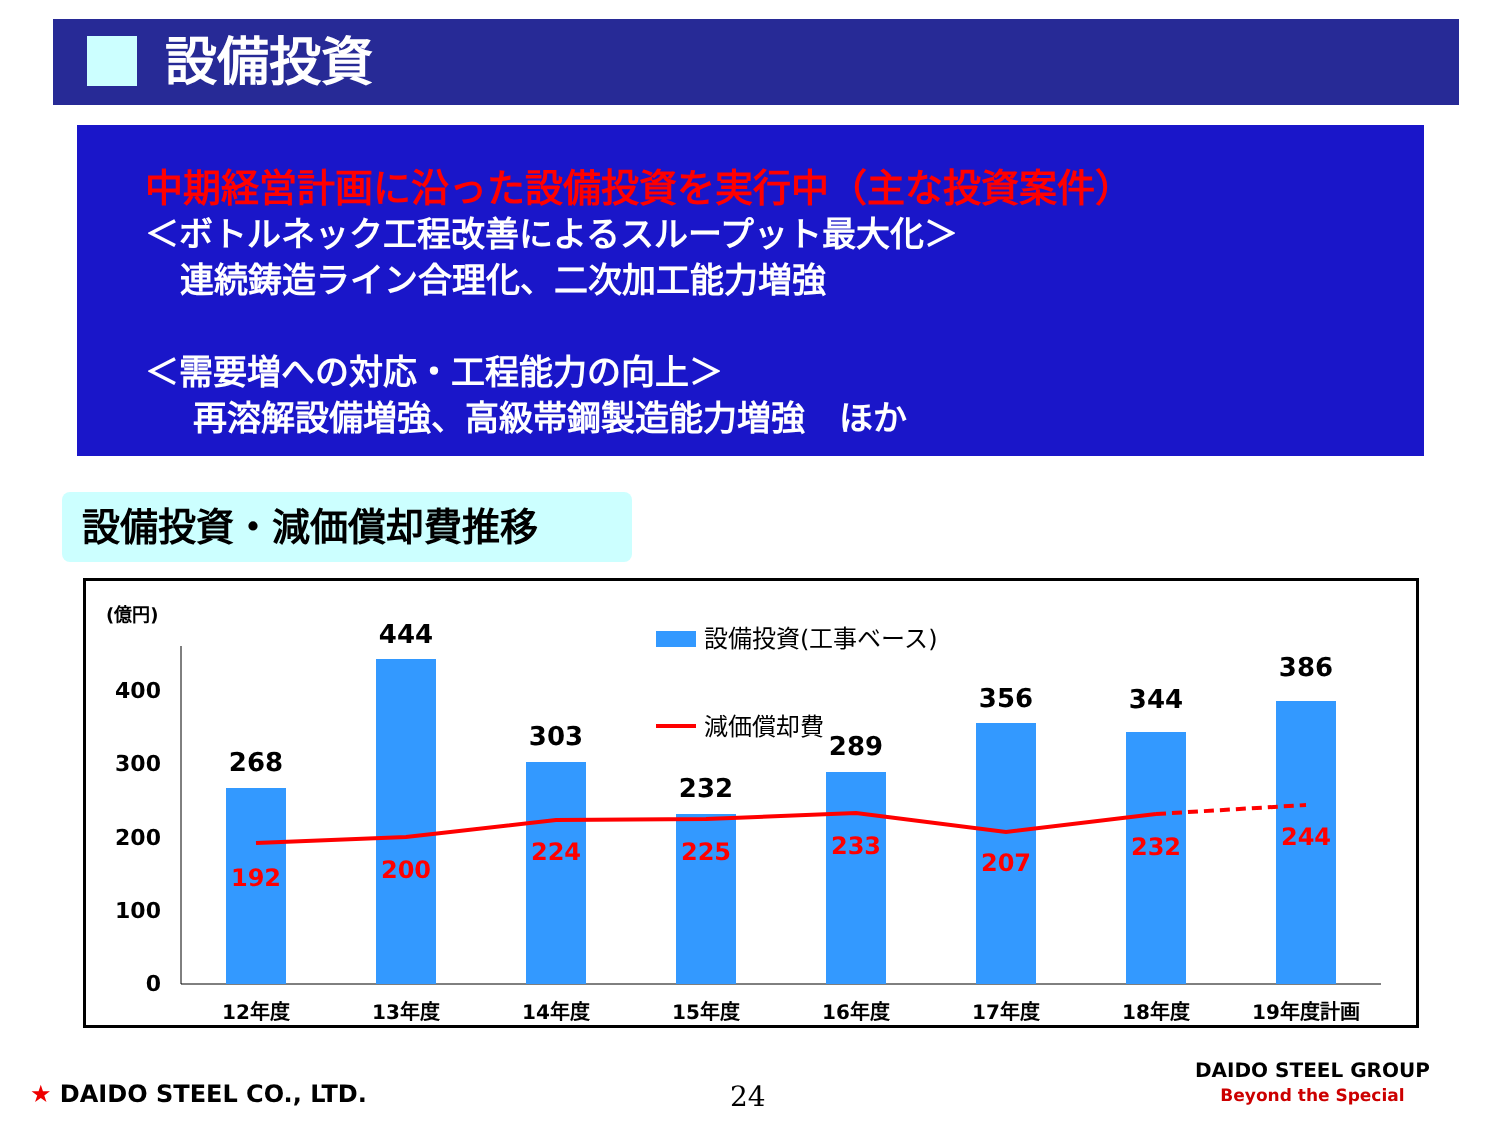設備投資
中期経営計画に沿った設備投資を実行中（主な投資案件）
＜ボトルネック工程改善によるスループット最大化＞
連続鋳造ライン合理化、二次加工能力増強
＜需要増への対応・工程能力の向上＞
再溶解設備増強、高級帯鋼製造能力増強　ほか
設備投資・減価償却費推移
(億円)
0
100
200
300
400
268
444
303
232
289
356
344
386
192
200
224
225
233
207
232
244
12年度
13年度
14年度
15年度
16年度
17年度
18年度
19年度計画
設備投資(工事ベース)
減価償却費
★ DAIDO STEEL CO., LTD. 24
DAIDO STEEL GROUP
Beyond the Special